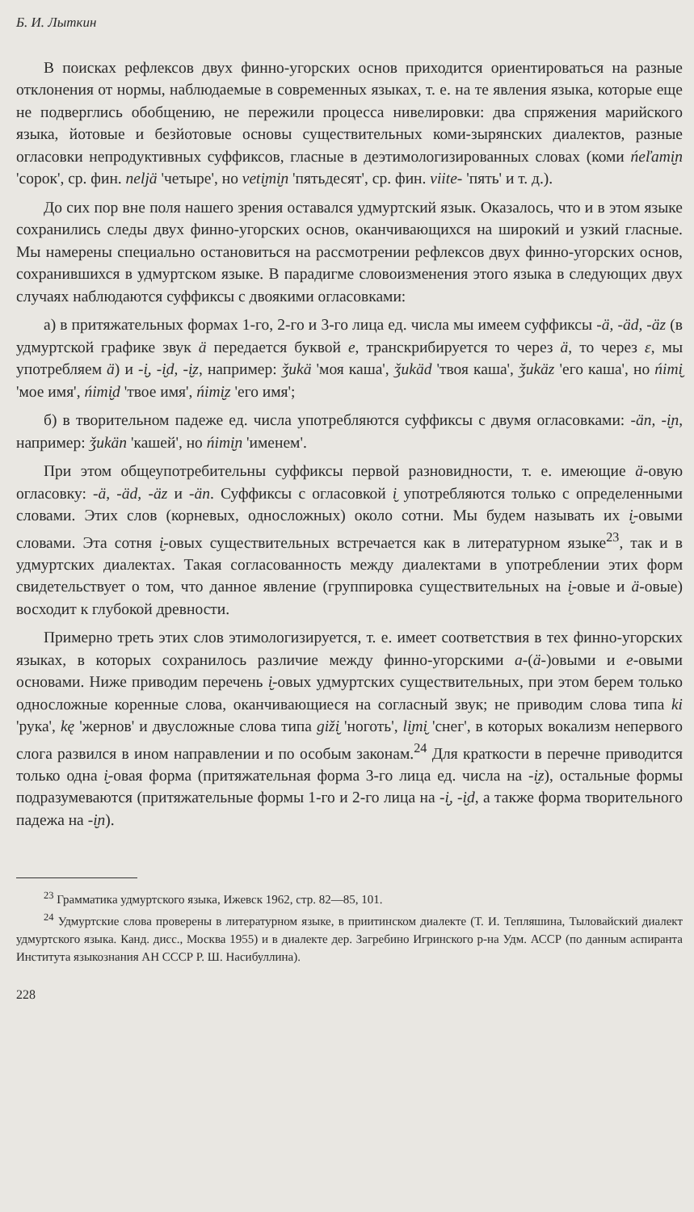Б. И. Лыткин
В поисках рефлексов двух финно-угорских основ приходится ориентироваться на разные отклонения от нормы, наблюдаемые в современных языках, т. е. на те явления языка, которые еще не подверглись обобщению, не пережили процесса нивелировки: два спряжения марийского языка, йотовые и безйотовые основы существительных коми-зырянских диалектов, разные огласовки непродуктивных суффиксов, гласные в деэтимологизированных словах (коми ńeľami̮n 'сорок', ср. фин. neljä 'четыре', но veti̮mi̮n 'пятьдесят', ср. фин. viite- 'пять' и т. д.).
До сих пор вне поля нашего зрения оставался удмуртский язык. Оказалось, что и в этом языке сохранились следы двух финно-угорских основ, оканчивающихся на широкий и узкий гласные. Мы намерены специально остановиться на рассмотрении рефлексов двух финно-угорских основ, сохранившихся в удмуртском языке. В парадигме словоизменения этого языка в следующих двух случаях наблюдаются суффиксы с двоякими огласовками:
а) в притяжательных формах 1-го, 2-го и 3-го лица ед. числа мы имеем суффиксы -ä, -äd, -äz (в удмуртской графике звук ä передается буквой е, транскрибируется то через ä, то через ɛ, мы употребляем ä) и -i̮, -i̮d, -i̮z, например: ǯukä 'моя каша', ǯukäd 'твоя каша', ǯukäz 'его каша', но ńimi̮ 'мое имя', ńimi̮d 'твое имя', ńimi̮z 'его имя';
б) в творительном падеже ед. числа употребляются суффиксы с двумя огласовками: -än, -i̮n, например: ǯukän 'кашей', но ńimi̮n 'именем'.
При этом общеупотребительны суффиксы первой разновидности, т. е. имеющие ä-овую огласовку: -ä, -äd, -äz и -än. Суффиксы с огласовкой i̮ употребляются только с определенными словами. Этих слов (корневых, односложных) около сотни. Мы будем называть их i̮-овыми словами. Эта сотня i̮-овых существительных встречается как в литературном языке<sup>23</sup>, так и в удмуртских диалектах. Такая согласованность между диалектами в употреблении этих форм свидетельствует о том, что данное явление (группировка существительных на i̮-овые и ä-овые) восходит к глубокой древности.
Примерно треть этих слов этимологизируется, т. е. имеет соответствия в тех финно-угорских языках, в которых сохранилось различие между финно-угорскими a-(ä-)овыми и e-овыми основами. Ниже приводим перечень i̮-овых удмуртских существительных, при этом берем только односложные коренные слова, оканчивающиеся на согласный звук; не приводим слова типа ki 'рука', kę 'жернов' и двусложные слова типа giži̮ 'ноготь', li̮mi̮ 'снег', в которых вокализм непервого слога развился в ином направлении и по особым законам.<sup>24</sup> Для краткости в перечне приводится только одна i̮-овая форма (притяжательная форма 3-го лица ед. числа на -i̮z), остальные формы подразумеваются (притяжательные формы 1-го и 2-го лица на -i̮, -i̮d, а также форма творительного падежа на -i̮n).
<sup>23</sup> Грамматика удмуртского языка, Ижевск 1962, стр. 82—85, 101.
<sup>24</sup> Удмуртские слова проверены в литературном языке, в приитинском диалекте (Т. И. Тепляшина, Тыловайский диалект удмуртского языка. Канд. дисс., Москва 1955) и в диалекте дер. Загребино Игринского р-на Удм. АССР (по данным аспиранта Института языкознания АН СССР Р. Ш. Насибуллина).
228